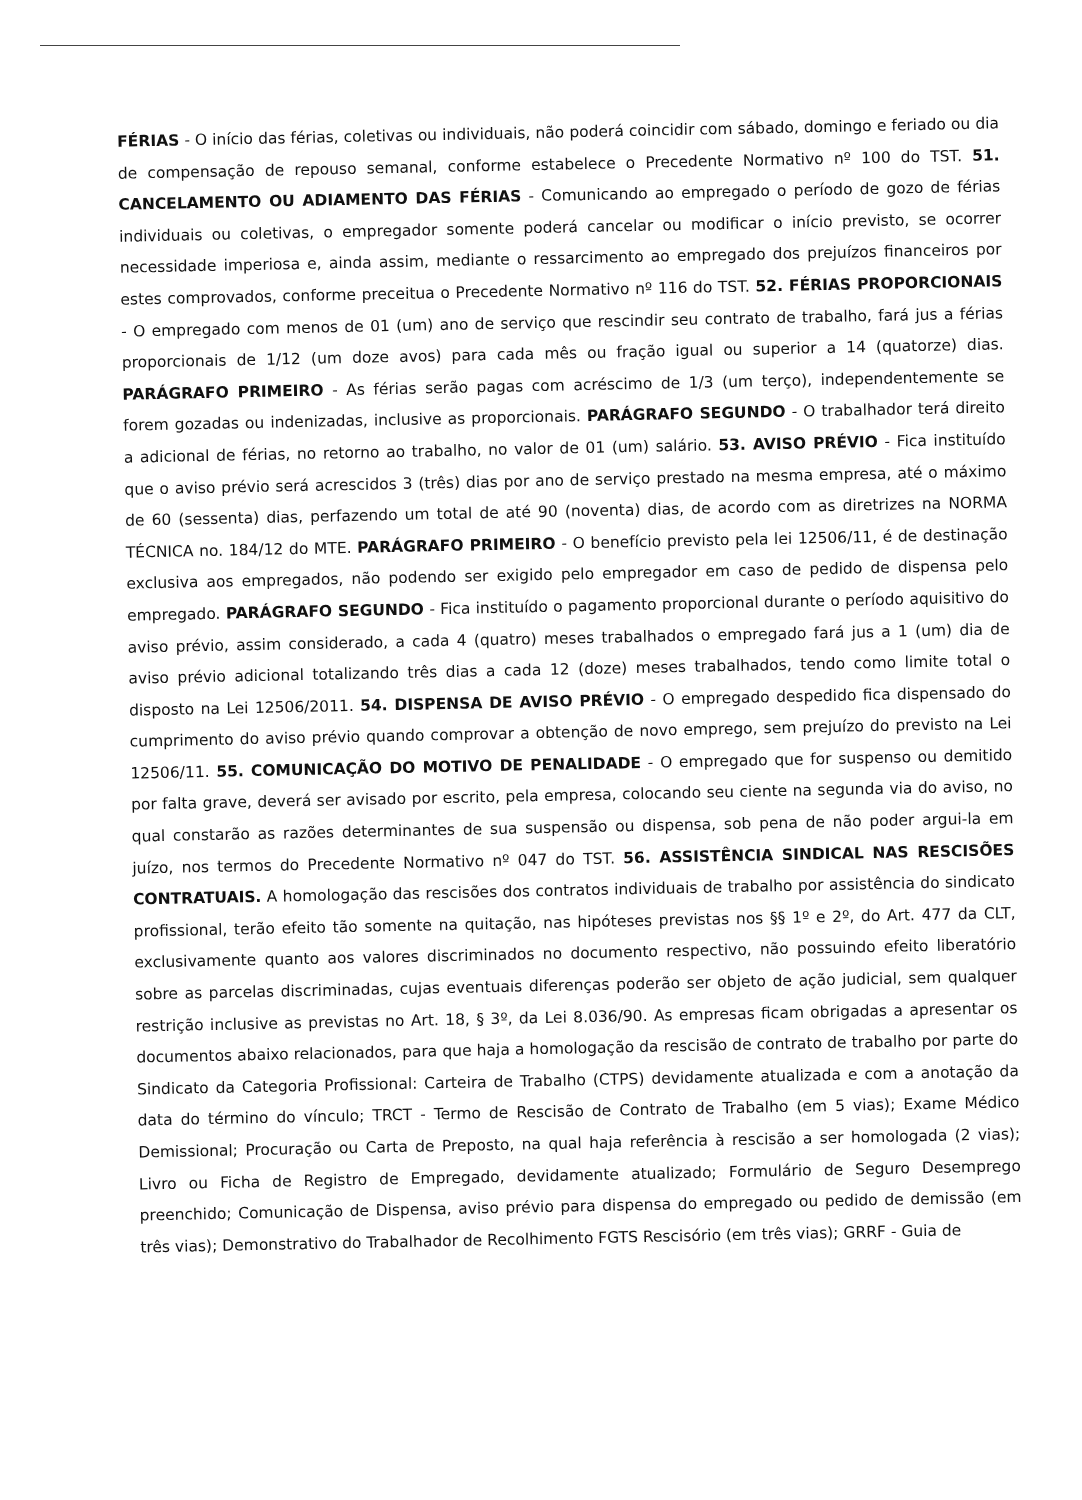FÉRIAS - O início das férias, coletivas ou individuais, não poderá coincidir com sábado, domingo e feriado ou dia de compensação de repouso semanal, conforme estabelece o Precedente Normativo nº 100 do TST. 51. CANCELAMENTO OU ADIAMENTO DAS FÉRIAS - Comunicando ao empregado o período de gozo de férias individuais ou coletivas, o empregador somente poderá cancelar ou modificar o início previsto, se ocorrer necessidade imperiosa e, ainda assim, mediante o ressarcimento ao empregado dos prejuízos financeiros por estes comprovados, conforme preceitua o Precedente Normativo nº 116 do TST. 52. FÉRIAS PROPORCIONAIS - O empregado com menos de 01 (um) ano de serviço que rescindir seu contrato de trabalho, fará jus a férias proporcionais de 1/12 (um doze avos) para cada mês ou fração igual ou superior a 14 (quatorze) dias. PARÁGRAFO PRIMEIRO - As férias serão pagas com acréscimo de 1/3 (um terço), independentemente se forem gozadas ou indenizadas, inclusive as proporcionais. PARÁGRAFO SEGUNDO - O trabalhador terá direito a adicional de férias, no retorno ao trabalho, no valor de 01 (um) salário. 53. AVISO PRÉVIO - Fica instituído que o aviso prévio será acrescidos 3 (três) dias por ano de serviço prestado na mesma empresa, até o máximo de 60 (sessenta) dias, perfazendo um total de até 90 (noventa) dias, de acordo com as diretrizes na NORMA TÉCNICA no. 184/12 do MTE. PARÁGRAFO PRIMEIRO - O benefício previsto pela lei 12506/11, é de destinação exclusiva aos empregados, não podendo ser exigido pelo empregador em caso de pedido de dispensa pelo empregado. PARÁGRAFO SEGUNDO - Fica instituído o pagamento proporcional durante o período aquisitivo do aviso prévio, assim considerado, a cada 4 (quatro) meses trabalhados o empregado fará jus a 1 (um) dia de aviso prévio adicional totalizando três dias a cada 12 (doze) meses trabalhados, tendo como limite total o disposto na Lei 12506/2011. 54. DISPENSA DE AVISO PRÉVIO - O empregado despedido fica dispensado do cumprimento do aviso prévio quando comprovar a obtenção de novo emprego, sem prejuízo do previsto na Lei 12506/11. 55. COMUNICAÇÃO DO MOTIVO DE PENALIDADE - O empregado que for suspenso ou demitido por falta grave, deverá ser avisado por escrito, pela empresa, colocando seu ciente na segunda via do aviso, no qual constarão as razões determinantes de sua suspensão ou dispensa, sob pena de não poder argui-la em juízo, nos termos do Precedente Normativo nº 047 do TST. 56. ASSISTÊNCIA SINDICAL NAS RESCISÕES CONTRATUAIS. A homologação das rescisões dos contratos individuais de trabalho por assistência do sindicato profissional, terão efeito tão somente na quitação, nas hipóteses previstas nos §§ 1º e 2º, do Art. 477 da CLT, exclusivamente quanto aos valores discriminados no documento respectivo, não possuindo efeito liberatório sobre as parcelas discriminadas, cujas eventuais diferenças poderão ser objeto de ação judicial, sem qualquer restrição inclusive as previstas no Art. 18, § 3º, da Lei 8.036/90. As empresas ficam obrigadas a apresentar os documentos abaixo relacionados, para que haja a homologação da rescisão de contrato de trabalho por parte do Sindicato da Categoria Profissional: Carteira de Trabalho (CTPS) devidamente atualizada e com a anotação da data do término do vínculo; TRCT - Termo de Rescisão de Contrato de Trabalho (em 5 vias); Exame Médico Demissional; Procuração ou Carta de Preposto, na qual haja referência à rescisão a ser homologada (2 vias); Livro ou Ficha de Registro de Empregado, devidamente atualizado; Formulário de Seguro Desemprego preenchido; Comunicação de Dispensa, aviso prévio para dispensa do empregado ou pedido de demissão (em três vias); Demonstrativo do Trabalhador de Recolhimento FGTS Rescisório (em três vias); GRRF - Guia de